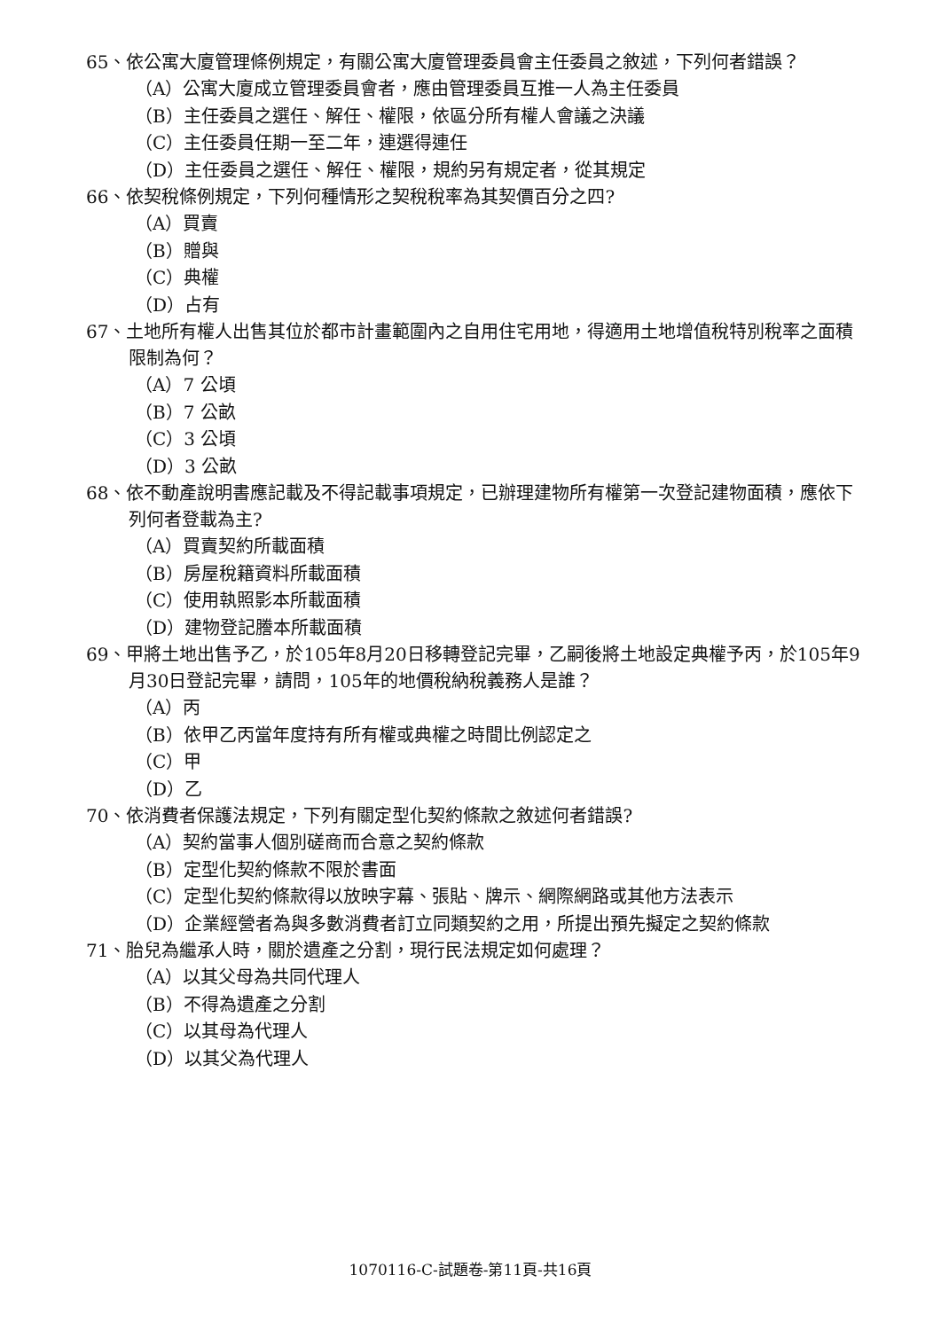65、依公寓大廈管理條例規定，有關公寓大廈管理委員會主任委員之敘述，下列何者錯誤？
（A）公寓大廈成立管理委員會者，應由管理委員互推一人為主任委員
（B）主任委員之選任、解任、權限，依區分所有權人會議之決議
（C）主任委員任期一至二年，連選得連任
（D）主任委員之選任、解任、權限，規約另有規定者，從其規定
66、依契稅條例規定，下列何種情形之契稅稅率為其契價百分之四?
（A）買賣
（B）贈與
（C）典權
（D）占有
67、土地所有權人出售其位於都市計畫範圍內之自用住宅用地，得適用土地增值稅特別稅率之面積限制為何？
（A）7 公頃
（B）7 公畝
（C）3 公頃
（D）3 公畝
68、依不動產說明書應記載及不得記載事項規定，已辦理建物所有權第一次登記建物面積，應依下列何者登載為主?
（A）買賣契約所載面積
（B）房屋稅籍資料所載面積
（C）使用執照影本所載面積
（D）建物登記謄本所載面積
69、甲將土地出售予乙，於105年8月20日移轉登記完畢，乙嗣後將土地設定典權予丙，於105年9月30日登記完畢，請問，105年的地價稅納稅義務人是誰？
（A）丙
（B）依甲乙丙當年度持有所有權或典權之時間比例認定之
（C）甲
（D）乙
70、依消費者保護法規定，下列有關定型化契約條款之敘述何者錯誤?
（A）契約當事人個別磋商而合意之契約條款
（B）定型化契約條款不限於書面
（C）定型化契約條款得以放映字幕、張貼、牌示、網際網路或其他方法表示
（D）企業經營者為與多數消費者訂立同類契約之用，所提出預先擬定之契約條款
71、胎兒為繼承人時，關於遺產之分割，現行民法規定如何處理？
（A）以其父母為共同代理人
（B）不得為遺產之分割
（C）以其母為代理人
（D）以其父為代理人
1070116-C-試題卷-第11頁-共16頁